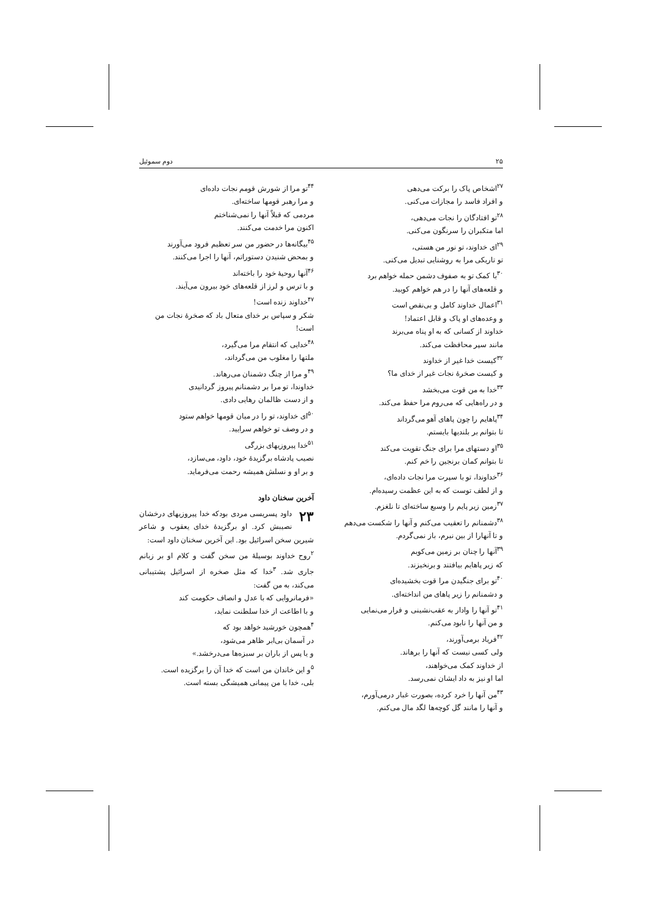۲۵ دوم سموئیل
<sup>۲۷</sup> اشخاص پاک را برکت می‌دهی
و افراد فاسد را مجازات می‌کنی.
<sup>۲۸</sup> تو افتادگان را نجات می‌دهی،
اما متکبران را سرنگون می‌کنی.
<sup>۲۹</sup> ای خداوند، تو نور من هستی،
تو تاریکی مرا به روشنایی تبدیل می‌کنی.
<sup>۳۰</sup> با کمک تو به صفوف دشمن حمله خواهم برد
و قلعه‌های آنها را در هم خواهم کوبید.
<sup>۳۱</sup> اعمال خداوند کامل و بی‌نقص است
و وعده‌های او پاک و قابل اعتماد!
خداوند از کسانی که به او پناه می‌برند
مانند سپر محافظت می‌کند.
<sup>۳۲</sup> کیست خدا غیر از خداوند
و کیست صخرهٔ نجات غیر از خدای ما؟
<sup>۳۳</sup> خدا به من قوت می‌بخشد
و در راه‌هایی که می‌روم مرا حفظ می‌کند.
<sup>۳۴</sup> پاهایم را چون پاهای آهو می‌گرداند
تا بتوانم بر بلندیها بایستم.
<sup>۳۵</sup> او دستهای مرا برای جنگ تقویت می‌کند
تا بتوانم کمان برنجین را خم کنم.
<sup>۳۶</sup> خداوندا، تو با سپرت مرا نجات داده‌ای،
و از لطف توست که به این عظمت رسیده‌ام.
<sup>۳۷</sup> زمین زیر پایم را وسیع ساخته‌ای تا نلغزم.
<sup>۳۸</sup> دشمنانم را تعقیب می‌کنم و آنها را شکست می‌دهم
و تا آنهارا از بین نبرم، باز نمی‌گردم.
<sup>۳۹</sup> آنها را چنان بر زمین می‌کوبم
که زیر پاهایم بیافتند و برنخیزند.
<sup>۴۰</sup> تو برای جنگیدن مرا قوت بخشیده‌ای
و دشمنانم را زیر پاهای من انداخته‌ای.
<sup>۴۱</sup> تو آنها را وادار به عقب‌نشینی و فرار می‌نمایی
و من آنها را نابود می‌کنم.
<sup>۴۲</sup> فریاد برمی‌آورند،
ولی کسی نیست که آنها را برهاند.
از خداوند کمک می‌خواهند،
اما او نیز به داد ایشان نمی‌رسد.
<sup>۴۳</sup> من آنها را خرد کرده، بصورت غبار درمی‌آورم،
و آنها را مانند گل کوچه‌ها لگد مال می‌کنم.
<sup>۴۴</sup> تو مرا از شورش قومم نجات داده‌ای
و مرا رهبر قومها ساخته‌ای.
مردمی که قبلاً آنها را نمی‌شناختم
اکنون مرا خدمت می‌کنند.
<sup>۴۵</sup> بیگانه‌ها در حضور من سر تعظیم فرود می‌آورند
و بمحض شنیدن دستوراتم، آنها را اجرا می‌کنند.
<sup>۴۶</sup> آنها روحیهٔ خود را باخته‌اند
و با ترس و لرز از قلعه‌های خود بیرون می‌آیند.
<sup>۴۷</sup> خداوند زنده است!
شکر و سپاس بر خدای متعال باد که صخرهٔ نجات من است!
<sup>۴۸</sup> خدایی که انتقام مرا می‌گیرد،
ملتها را مغلوب من می‌گرداند،
<sup>۴۹</sup> و مرا از چنگ دشمنان می‌رهاند.
خداوندا، تو مرا بر دشمنانم پیروز گردانیدی
و از دست ظالمان رهایی دادی.
<sup>۵۰</sup> ای خداوند، تو را در میان قومها خواهم ستود
و در وصف تو خواهم سرایید.
<sup>۵۱</sup> خدا پیروزیهای بزرگی
نصیب پادشاه برگزیدهٔ خود، داود، می‌سازد،
و بر او و نسلش همیشه رحمت می‌فرماید.
آخرین سخنان داود
۲۳ داود پسریسی مردی بودکه خدا پیروزیهای درخشان نصیبش کرد. او برگزیدهٔ خدای یعقوب و شاعر شیرین سخن اسرائیل بود. این آخرین سخنان داود است:
<sup>۲</sup> روح خداوند بوسیلهٔ من سخن گفت و کلام او بر زبانم جاری شد. <sup>۳</sup>خدا که مثل صخره از اسرائیل پشتیبانی می‌کند، به من گفت:
«فرمانروایی که با عدل و انصاف حکومت کند
و با اطاعت از خدا سلطنت نماید،
<sup>۴</sup> همچون خورشید خواهد بود که
در آسمان بی‌ابر ظاهر می‌شود،
و یا پس از باران بر سبزه‌ها می‌درخشد.»
<sup>۵</sup> و این خاندان من است که خدا آن را برگزیده است.
بلی، خدا با من پیمانی همیشگی بسته است.